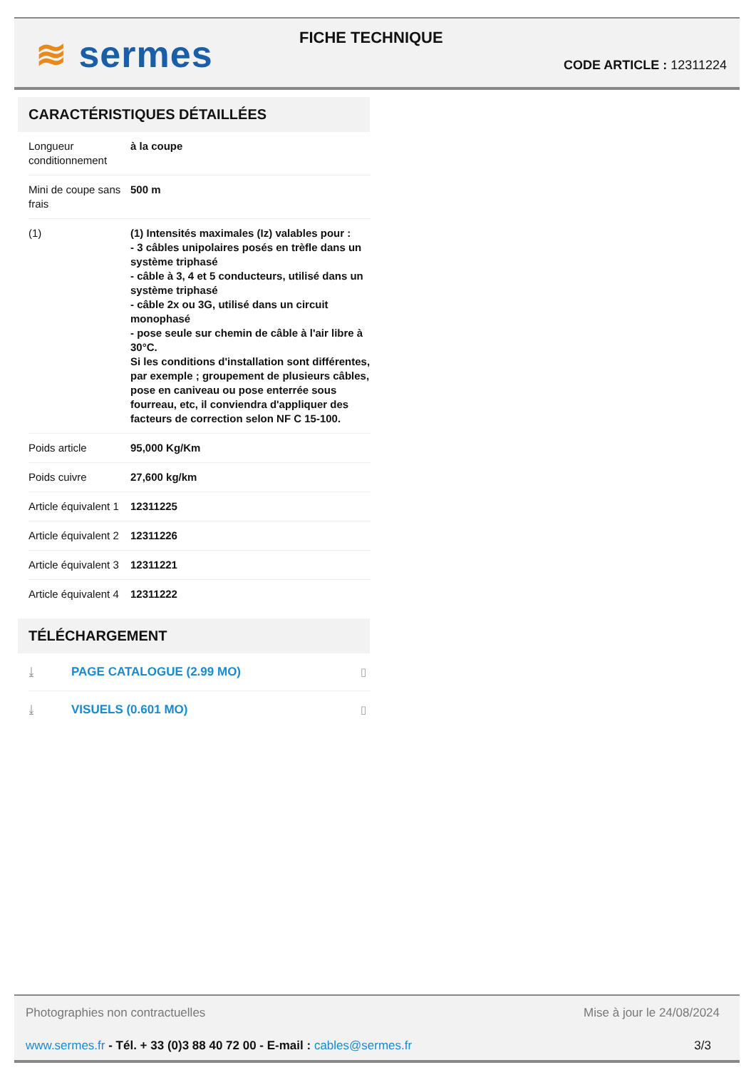≋ sermes FICHE TECHNIQUE
CODE ARTICLE : 12311224
CARACTÉRISTIQUES DÉTAILLÉES
| Longueur conditionnement | à la coupe |
| Mini de coupe sans frais | 500 m |
| (1) | (1) Intensités maximales (Iz) valables pour : - 3 câbles unipolaires posés en trèfle dans un système triphasé - câble à 3, 4 et 5 conducteurs, utilisé dans un système triphasé - câble 2x ou 3G, utilisé dans un circuit monophasé - pose seule sur chemin de câble à l'air libre à 30°C. Si les conditions d'installation sont différentes, par exemple ; groupement de plusieurs câbles, pose en caniveau ou pose enterrée sous fourreau, etc, il conviendra d'appliquer des facteurs de correction selon NF C 15-100. |
| Poids article | 95,000 Kg/Km |
| Poids cuivre | 27,600 kg/km |
| Article équivalent 1 | 12311225 |
| Article équivalent 2 | 12311226 |
| Article équivalent 3 | 12311221 |
| Article équivalent 4 | 12311222 |
TÉLÉCHARGEMENT
| ⤓ | PAGE CATALOGUE (2.99 MO) | ▯ |
| ⤓ | VISUELS (0.601 MO) | ▯ |
Photographies non contractuelles Mise à jour le 24/08/2024
www.sermes.fr - Tél. + 33 (0)3 88 40 72 00 - E-mail : cables@sermes.fr 3/3